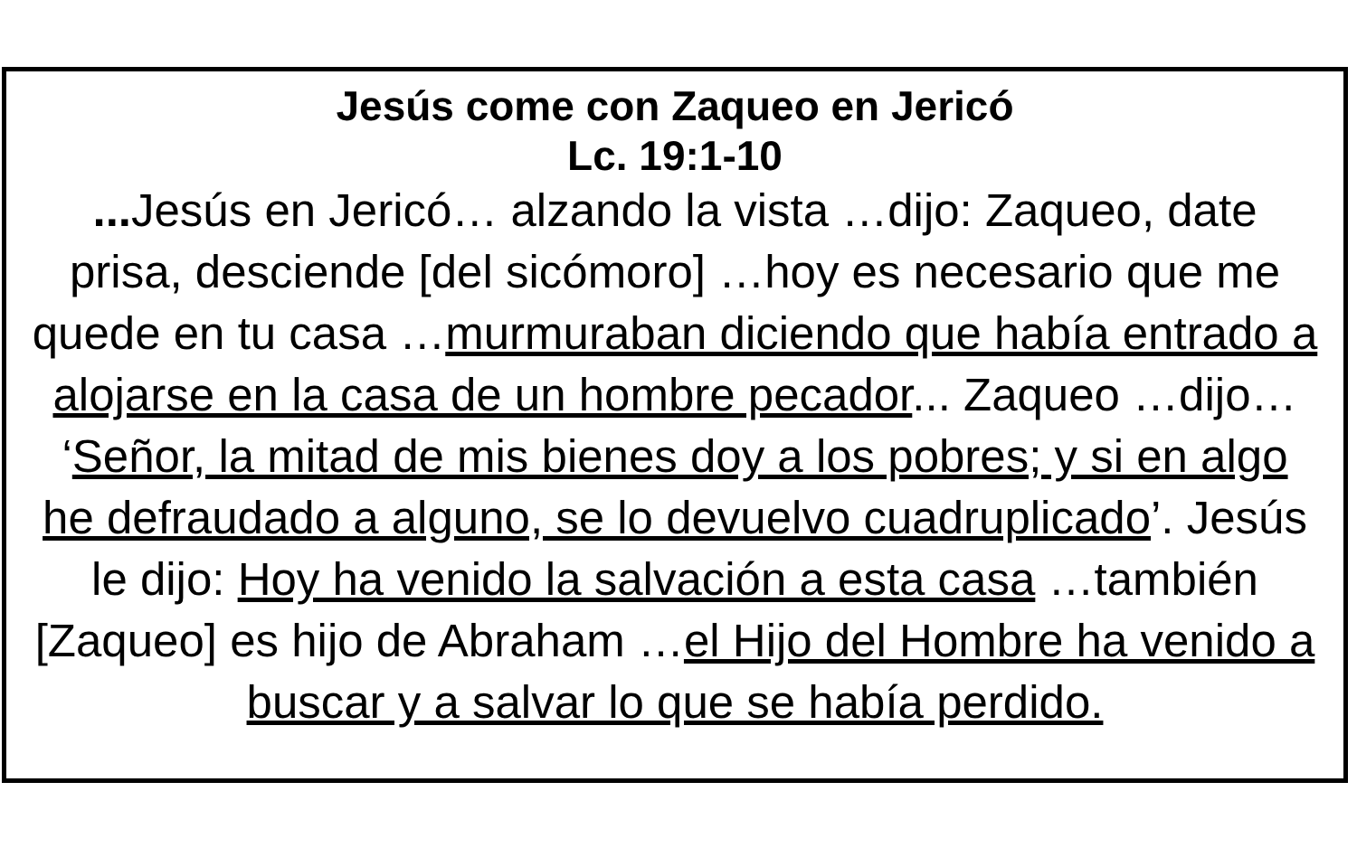Jesús come con Zaqueo en Jericó
Lc. 19:1-10
... Jesús en Jericó… alzando la vista …dijo: Zaqueo, date prisa, desciende [del sicómoro] …hoy es necesario que me quede en tu casa …murmuraban diciendo que había entrado a alojarse en la casa de un hombre pecador... Zaqueo …dijo… ‘Señor, la mitad de mis bienes doy a los pobres; y si en algo he defraudado a alguno, se lo devuelvo cuadruplicado’. Jesús le dijo: Hoy ha venido la salvación a esta casa …también [Zaqueo] es hijo de Abraham …el Hijo del Hombre ha venido a buscar y a salvar lo que se había perdido.